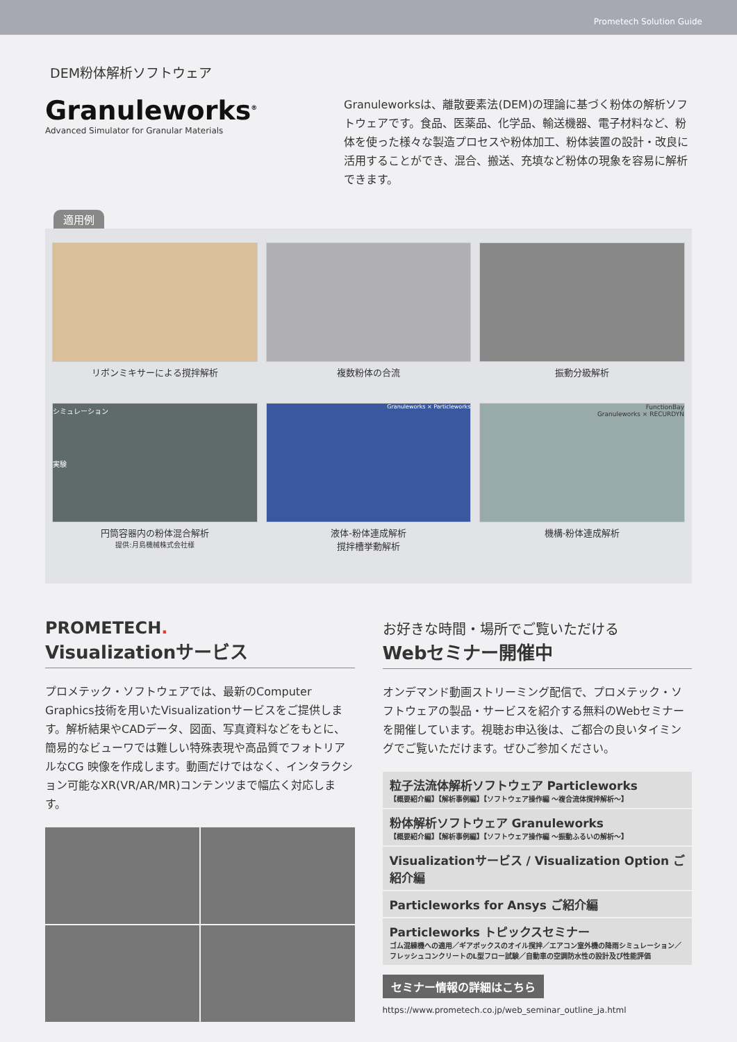Prometech Solution Guide
DEM粉体解析ソフトウェア
Granuleworks<sup>®</sup>
Advanced Simulator for Granular Materials
Granuleworksは、離散要素法(DEM)の理論に基づく粉体の解析ソフトウェアです。食品、医薬品、化学品、輸送機器、電子材料など、粉体を使った様々な製造プロセスや粉体加工、粉体装置の設計・改良に活用することができ、混合、搬送、充填など粉体の現象を容易に解析できます。
適用例
リボンミキサーによる撹拌解析
複数粉体の合流
振動分級解析
シミュレーション
実験
円筒容器内の粉体混合解析
提供:月島機械株式会社様
Granuleworks × Particleworks
液体-粉体連成解析
撹拌槽挙動解析
FunctionBay
Granuleworks × RECURDYN
機構-粉体連成解析
PROMETECH.
Visualizationサービス
プロメテック・ソフトウェアでは、最新のComputer Graphics技術を用いたVisualizationサービスをご提供します。解析結果やCADデータ、図面、写真資料などをもとに、簡易的なビューワでは難しい特殊表現や高品質でフォトリアルなCG 映像を作成します。動画だけではなく、インタラクション可能なXR(VR/AR/MR)コンテンツまで幅広く対応します。
お好きな時間・場所でご覧いただける
Webセミナー開催中
オンデマンド動画ストリーミング配信で、プロメテック・ソフトウェアの製品・サービスを紹介する無料のWebセミナーを開催しています。視聴お申込後は、ご都合の良いタイミングでご覧いただけます。ぜひご参加ください。
粒子法流体解析ソフトウェア Particleworks
【概要紹介編】【解析事例編】【ソフトウェア操作編 ～複合流体撹拌解析～】
粉体解析ソフトウェア Granuleworks
【概要紹介編】【解析事例編】【ソフトウェア操作編 ～振動ふるいの解析～】
Visualizationサービス / Visualization Option ご紹介編
Particleworks for Ansys ご紹介編
Particleworks トピックスセミナー
ゴム混練機への適用／ギアボックスのオイル撹拌／エアコン室外機の降雨シミュレーション／フレッシュコンクリートのL型フロー試験／自動車の空調防水性の設計及び性能評価
セミナー情報の詳細はこちら
https://www.prometech.co.jp/web_seminar_outline_ja.html